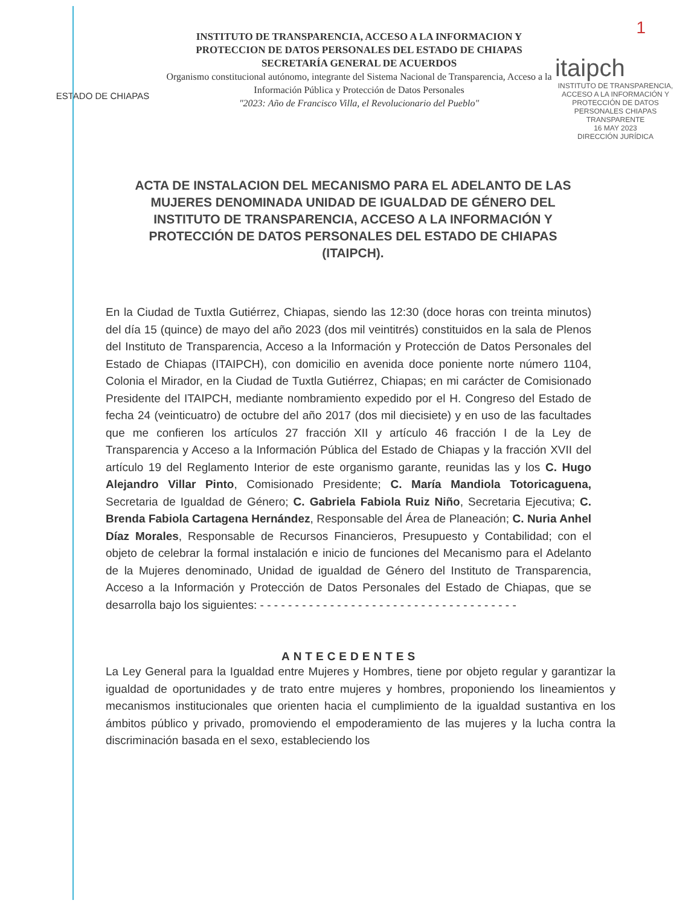1
ESTADO DE CHIAPAS
INSTITUTO DE TRANSPARENCIA, ACCESO A LA INFORMACION Y PROTECCION DE DATOS PERSONALES DEL ESTADO DE CHIAPAS
SECRETARÍA GENERAL DE ACUERDOS
Organismo constitucional autónomo, integrante del Sistema Nacional de Transparencia, Acceso a la Información Pública y Protección de Datos Personales
"2023: Año de Francisco Villa, el Revolucionario del Pueblo"
itaipch
INSTITUTO DE TRANSPARENCIA, ACCESO A LA INFORMACIÓN Y PROTECCIÓN DE DATOS PERSONALES CHIAPAS TRANSPARENTE
16 MAY 2023
DIRECCIÓN JURÍDICA
ACTA DE INSTALACION DEL MECANISMO PARA EL ADELANTO DE LAS MUJERES DENOMINADA UNIDAD DE IGUALDAD DE GÉNERO DEL INSTITUTO DE TRANSPARENCIA, ACCESO A LA INFORMACIÓN Y PROTECCIÓN DE DATOS PERSONALES DEL ESTADO DE CHIAPAS (ITAIPCH).
En la Ciudad de Tuxtla Gutiérrez, Chiapas, siendo las 12:30 (doce horas con treinta minutos) del día 15 (quince) de mayo del año 2023 (dos mil veintitrés) constituidos en la sala de Plenos del Instituto de Transparencia, Acceso a la Información y Protección de Datos Personales del Estado de Chiapas (ITAIPCH), con domicilio en avenida doce poniente norte número 1104, Colonia el Mirador, en la Ciudad de Tuxtla Gutiérrez, Chiapas; en mi carácter de Comisionado Presidente del ITAIPCH, mediante nombramiento expedido por el H. Congreso del Estado de fecha 24 (veinticuatro) de octubre del año 2017 (dos mil diecisiete) y en uso de las facultades que me confieren los artículos 27 fracción XII y artículo 46 fracción I de la Ley de Transparencia y Acceso a la Información Pública del Estado de Chiapas y la fracción XVII del artículo 19 del Reglamento Interior de este organismo garante, reunidas las y los C. Hugo Alejandro Villar Pinto, Comisionado Presidente; C. María Mandiola Totoricaguena, Secretaria de Igualdad de Género; C. Gabriela Fabiola Ruiz Niño, Secretaria Ejecutiva; C. Brenda Fabiola Cartagena Hernández, Responsable del Área de Planeación; C. Nuria Anhel Díaz Morales, Responsable de Recursos Financieros, Presupuesto y Contabilidad; con el objeto de celebrar la formal instalación e inicio de funciones del Mecanismo para el Adelanto de la Mujeres denominado, Unidad de igualdad de Género del Instituto de Transparencia, Acceso a la Información y Protección de Datos Personales del Estado de Chiapas, que se desarrolla bajo los siguientes: - - - - - - - - - - - - - - - - - - - - - - - - - - - - - - - - - - - - -
ANTECEDENTES
La Ley General para la Igualdad entre Mujeres y Hombres, tiene por objeto regular y garantizar la igualdad de oportunidades y de trato entre mujeres y hombres, proponiendo los lineamientos y mecanismos institucionales que orienten hacia el cumplimiento de la igualdad sustantiva en los ámbitos público y privado, promoviendo el empoderamiento de las mujeres y la lucha contra la discriminación basada en el sexo, estableciendo los